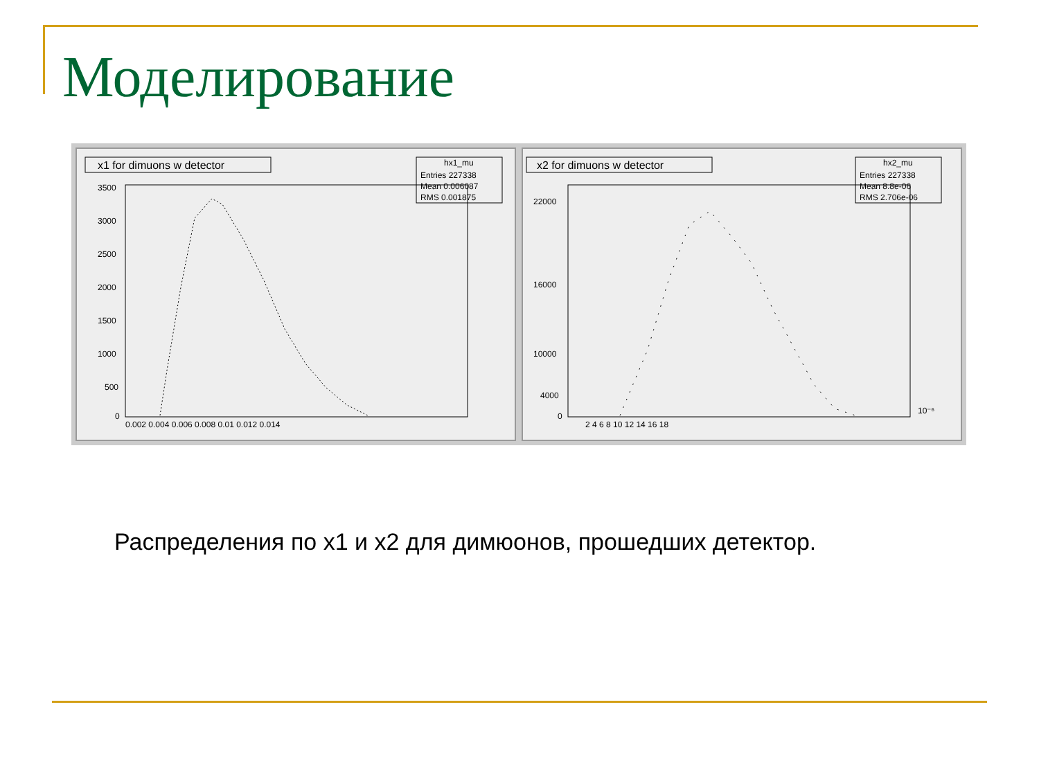Моделирование
x1 for dimuons w detector
hx1_mu
Entries 227338
Mean 0.006087
RMS 0.001875
3500
3000
2500
2000
1500
1000
500
0
0.002 0.004 0.006 0.008 0.01 0.012 0.014
x2 for dimuons w detector
hx2_mu
Entries 227338
Mean 8.8e-06
RMS 2.706e-06
22000
16000
10000
4000
0
2 4 6 8 10 12 14 16 18
10⁻⁶
Распределения по x1 и x2 для димюонов, прошедших детектор.